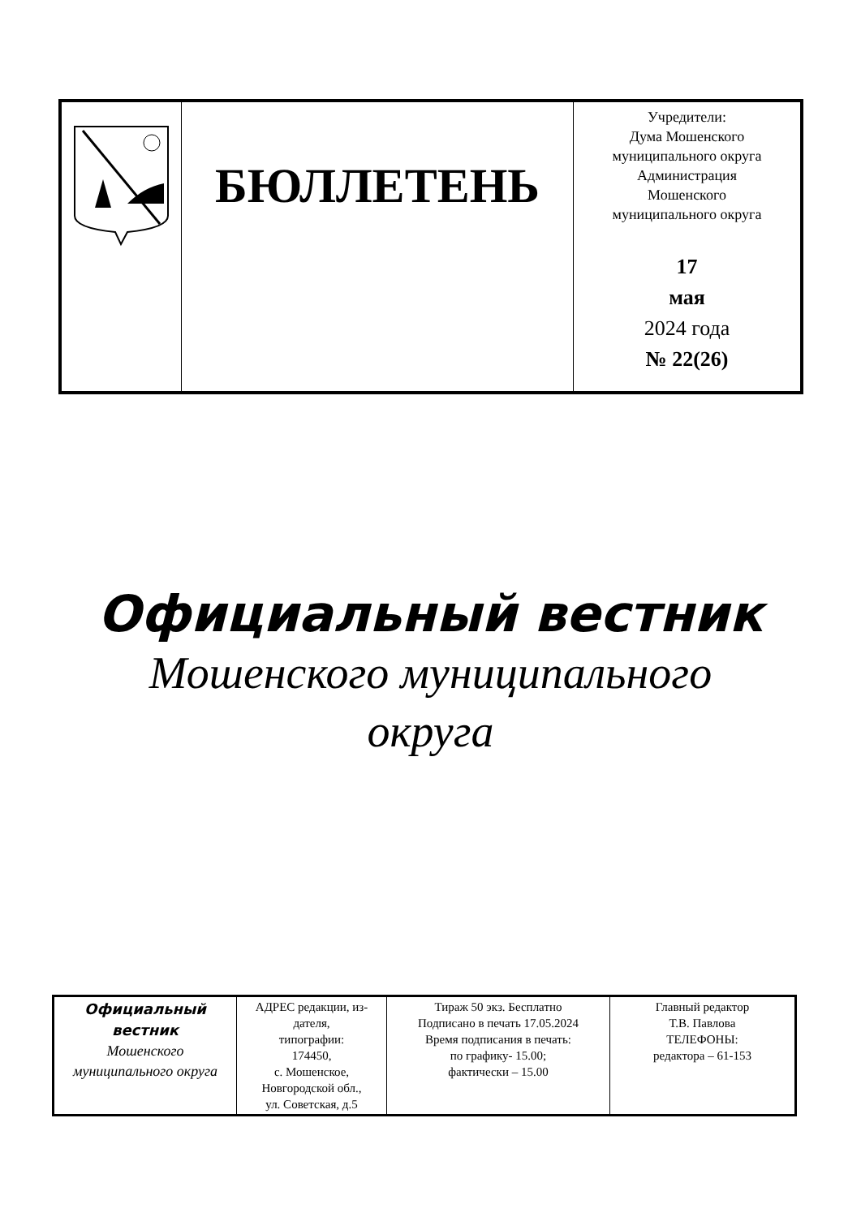| | БЮЛЛЕТЕНЬ | Учредители: Дума Мошенского муниципального округа Администрация Мошенского муниципального округа 17 мая 2024 года № 22(26) |
Официальный вестник
Мошенского муниципального
округа
| Официальный вестник Мошенского муниципального округа | АДРЕС редакции, из-дателя, типографии: 174450, с. Мошенское, Новгородской обл., ул. Советская, д.5 | Тираж 50 экз. Бесплатно Подписано в печать 17.05.2024 Время подписания в печать: по графику- 15.00; фактически – 15.00 | Главный редактор Т.В. Павлова ТЕЛЕФОНЫ: редактора – 61-153 |